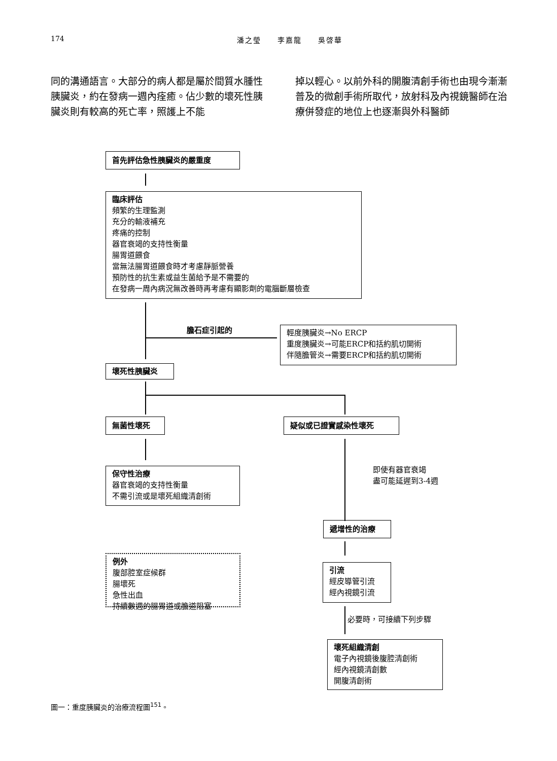174 潘之瑩　　李嘉龍　　吳啓華
同的溝通語言。大部分的病人都是屬於間質水腫性胰臟炎，約在發病一週內痊癒。佔少數的壞死性胰臟炎則有較高的死亡率，照護上不能
掉以輕心。以前外科的開腹清創手術也由現今漸漸普及的微創手術所取代，放射科及內視鏡醫師在治療併發症的地位上也逐漸與外科醫師
首先評估急性胰臟炎的嚴重度
臨床評估
頻繁的生理監測
充分的輸液補充
疼痛的控制
器官衰竭的支持性衡量
腸胃道餵食
當無法腸胃道餵食時才考慮靜脈營養
預防性的抗生素或益生菌給予是不需要的
在發病一周內病況無改善時再考慮有顯影劑的電腦斷層檢查
膽石症引起的
輕度胰臟炎→No ERCP
重度胰臟炎→可能ERCP和括約肌切開術
伴隨膽管炎→需要ERCP和括約肌切開術
壞死性胰臟炎
無菌性壞死 疑似或已證實感染性壞死
保守性治療
器官衰竭的支持性衡量
不需引流或是壞死組織清創術
即使有器官衰竭
盡可能延遲到3-4週
遞增性的治療
例外
腹部腔室症候群
腸壞死
急性出血
持續數週的腸胃道或膽道阻塞
引流
經皮導管引流
經內視鏡引流
必要時，可接續下列步驟
壞死組織清創
電子內視鏡後腹腔清創術
經內視鏡清創數
開腹清創術
圖一：重度胰臟炎的治療流程圖<sup>151</sup>。